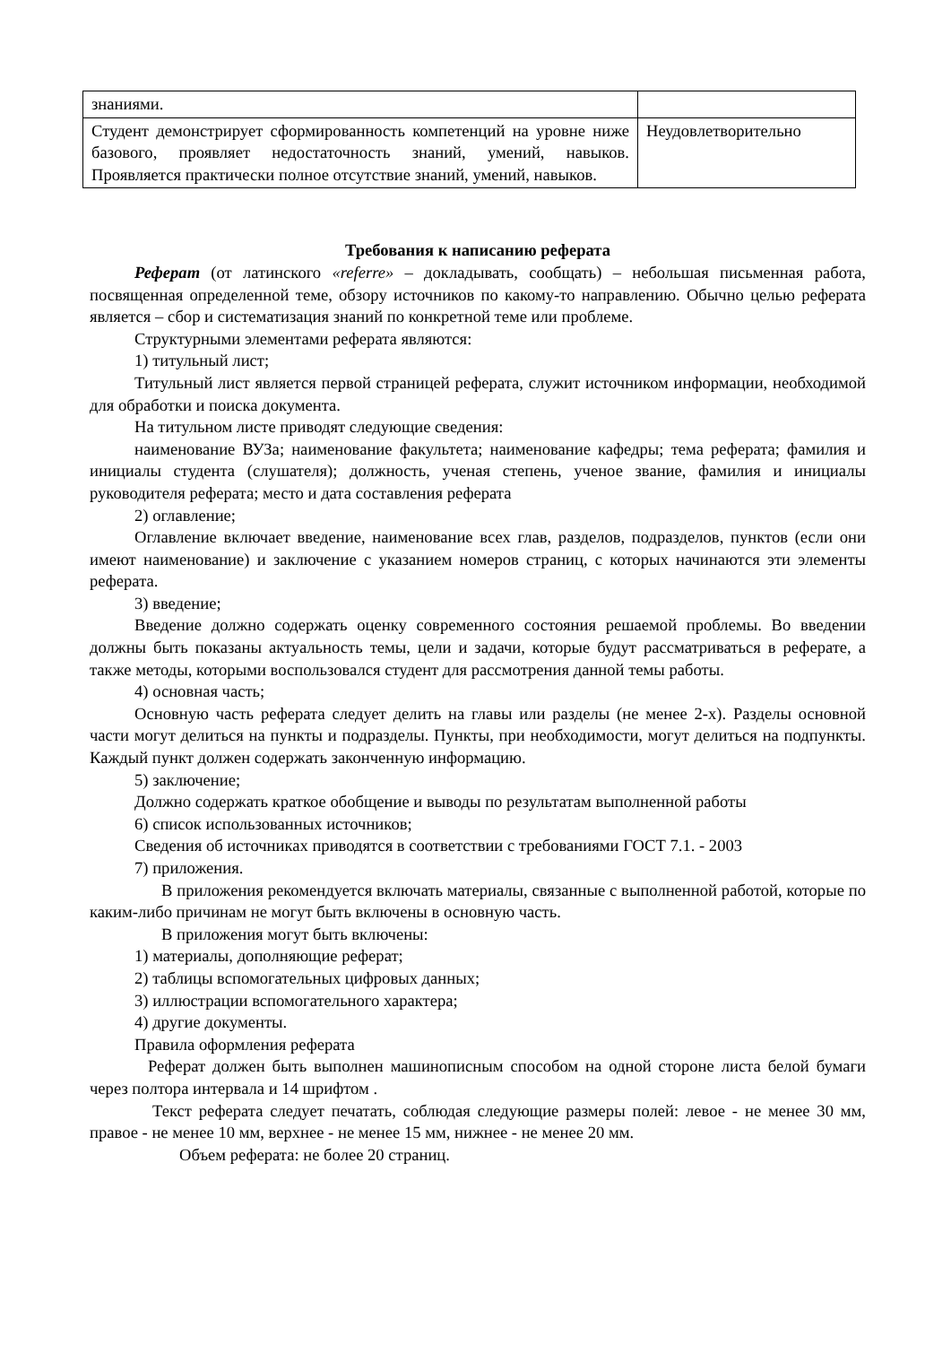| знаниями. | |
| Студент демонстрирует сформированность компетенций на уровне ниже базового, проявляет недостаточность знаний, умений, навыков. Проявляется практически полное отсутствие знаний, умений, навыков. | Неудовлетворительно |
Требования к написанию реферата
Реферат (от латинского «referre» – докладывать, сообщать) – небольшая письменная работа, посвященная определенной теме, обзору источников по какому-то направлению. Обычно целью реферата является – сбор и систематизация знаний по конкретной теме или проблеме.
Структурными элементами реферата являются:
1) титульный лист;
Титульный лист является первой страницей реферата, служит источником информации, необходимой для обработки и поиска документа.
На титульном листе приводят следующие сведения:
наименование ВУЗа; наименование факультета; наименование кафедры; тема реферата; фамилия и инициалы студента (слушателя); должность, ученая степень, ученое звание, фамилия и инициалы руководителя реферата; место и дата составления реферата
2) оглавление;
Оглавление включает введение, наименование всех глав, разделов, подразделов, пунктов (если они имеют наименование) и заключение с указанием номеров страниц, с которых начинаются эти элементы реферата.
3) введение;
Введение должно содержать оценку современного состояния решаемой проблемы. Во введении должны быть показаны актуальность темы, цели и задачи, которые будут рассматриваться в реферате, а также методы, которыми воспользовался студент для рассмотрения данной темы работы.
4) основная часть;
Основную часть реферата следует делить на главы или разделы (не менее 2-х). Разделы основной части могут делиться на пункты и подразделы. Пункты, при необходимости, могут делиться на подпункты. Каждый пункт должен содержать законченную информацию.
5) заключение;
Должно содержать краткое обобщение и выводы по результатам выполненной работы
6) список использованных источников;
Сведения об источниках приводятся в соответствии с требованиями ГОСТ 7.1. - 2003
7) приложения.
В приложения рекомендуется включать материалы, связанные с выполненной работой, которые по каким-либо причинам не могут быть включены в основную часть.
В приложения могут быть включены:
1) материалы, дополняющие реферат;
2) таблицы вспомогательных цифровых данных;
3) иллюстрации вспомогательного характера;
4) другие документы.
Правила оформления реферата
Реферат должен быть выполнен машинописным способом на одной стороне листа белой бумаги через полтора интервала и 14 шрифтом .
Текст реферата следует печатать, соблюдая следующие размеры полей: левое - не менее 30 мм, правое - не менее 10 мм, верхнее - не менее 15 мм, нижнее - не менее 20 мм.
Объем реферата: не более 20 страниц.